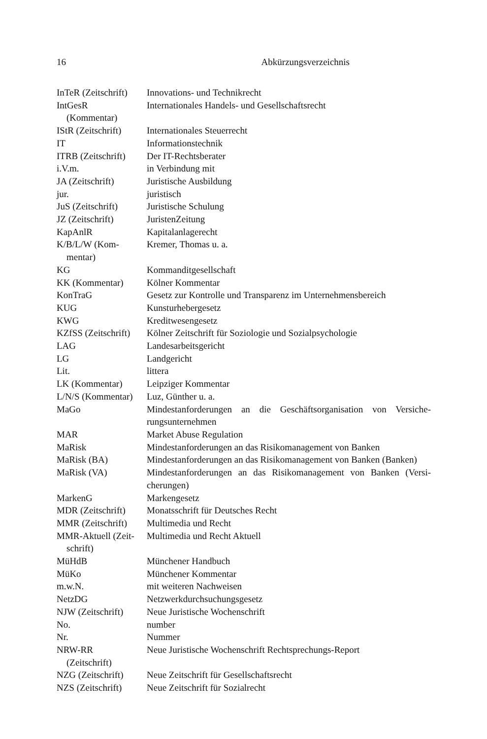16 Abkürzungsverzeichnis
| InTeR (Zeitschrift) | Innovations- und Technikrecht |
| IntGesR (Kommentar) | Internationales Handels- und Gesellschaftsrecht |
| IStR (Zeitschrift) | Internationales Steuerrecht |
| IT | Informationstechnik |
| ITRB (Zeitschrift) | Der IT-Rechtsberater |
| i.V.m. | in Verbindung mit |
| JA (Zeitschrift) | Juristische Ausbildung |
| jur. | juristisch |
| JuS (Zeitschrift) | Juristische Schulung |
| JZ (Zeitschrift) | JuristenZeitung |
| KapAnlR | Kapitalanlagerecht |
| K/B/L/W (Kom- mentar) | Kremer, Thomas u. a. |
| KG | Kommanditgesellschaft |
| KK (Kommentar) | Kölner Kommentar |
| KonTraG | Gesetz zur Kontrolle und Transparenz im Unternehmensbereich |
| KUG | Kunsturhebergesetz |
| KWG | Kreditwesengesetz |
| KZfSS (Zeitschrift) | Kölner Zeitschrift für Soziologie und Sozialpsychologie |
| LAG | Landesarbeitsgericht |
| LG | Landgericht |
| Lit. | littera |
| LK (Kommentar) | Leipziger Kommentar |
| L/N/S (Kommentar) | Luz, Günther u. a. |
| MaGo | Mindestanforderungen an die Geschäftsorganisation von Versiche-rungsunternehmen |
| MAR | Market Abuse Regulation |
| MaRisk | Mindestanforderungen an das Risikomanagement von Banken |
| MaRisk (BA) | Mindestanforderungen an das Risikomanagement von Banken (Banken) |
| MaRisk (VA) | Mindestanforderungen an das Risikomanagement von Banken (Versi-cherungen) |
| MarkenG | Markengesetz |
| MDR (Zeitschrift) | Monatsschrift für Deutsches Recht |
| MMR (Zeitschrift) | Multimedia und Recht |
| MMR-Aktuell (Zeit- schrift) | Multimedia und Recht Aktuell |
| MüHdB | Münchener Handbuch |
| MüKo | Münchener Kommentar |
| m.w.N. | mit weiteren Nachweisen |
| NetzDG | Netzwerkdurchsuchungsgesetz |
| NJW (Zeitschrift) | Neue Juristische Wochenschrift |
| No. | number |
| Nr. | Nummer |
| NRW-RR (Zeitschrift) | Neue Juristische Wochenschrift Rechtsprechungs-Report |
| NZG (Zeitschrift) | Neue Zeitschrift für Gesellschaftsrecht |
| NZS (Zeitschrift) | Neue Zeitschrift für Sozialrecht |